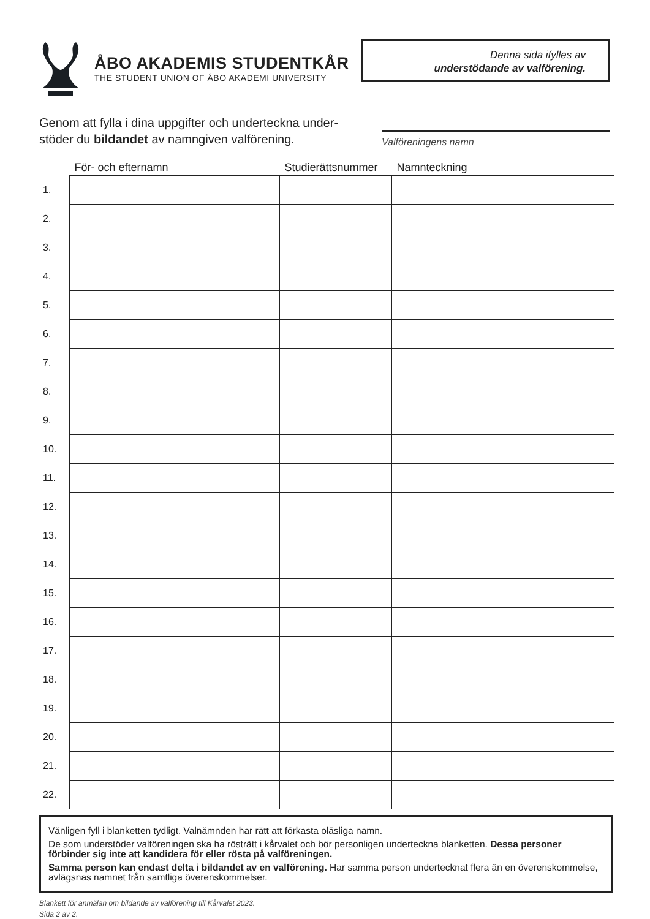ÅBO AKADEMIS STUDENTKÅR
THE STUDENT UNION OF ÅBO AKADEMI UNIVERSITY
Denna sida ifylles av
understödande av valförening.
Genom att fylla i dina uppgifter och underteckna under­stöder du bildandet av namngiven valförening.
Valföreningens namn
| | För- och efternamn | Studierättsnummer | Namnteckning |
| --- | --- | --- | --- |
| 1. | | | |
| 2. | | | |
| 3. | | | |
| 4. | | | |
| 5. | | | |
| 6. | | | |
| 7. | | | |
| 8. | | | |
| 9. | | | |
| 10. | | | |
| 11. | | | |
| 12. | | | |
| 13. | | | |
| 14. | | | |
| 15. | | | |
| 16. | | | |
| 17. | | | |
| 18. | | | |
| 19. | | | |
| 20. | | | |
| 21. | | | |
| 22. | | | |
Vänligen fyll i blanketten tydligt. Valnämnden har rätt att förkasta oläsliga namn.
De som understöder valföreningen ska ha rösträtt i kårvalet och bör personligen underteckna blanketten. Dessa personer förbinder sig inte att kandidera för eller rösta på valföreningen.
Samma person kan endast delta i bildandet av en valförening. Har samma person undertecknat flera än en överenskommelse, avlägsnas namnet från samtliga överenskommelser.
Blankett för anmälan om bildande av valförening till Kårvalet 2023.
Sida 2 av 2.